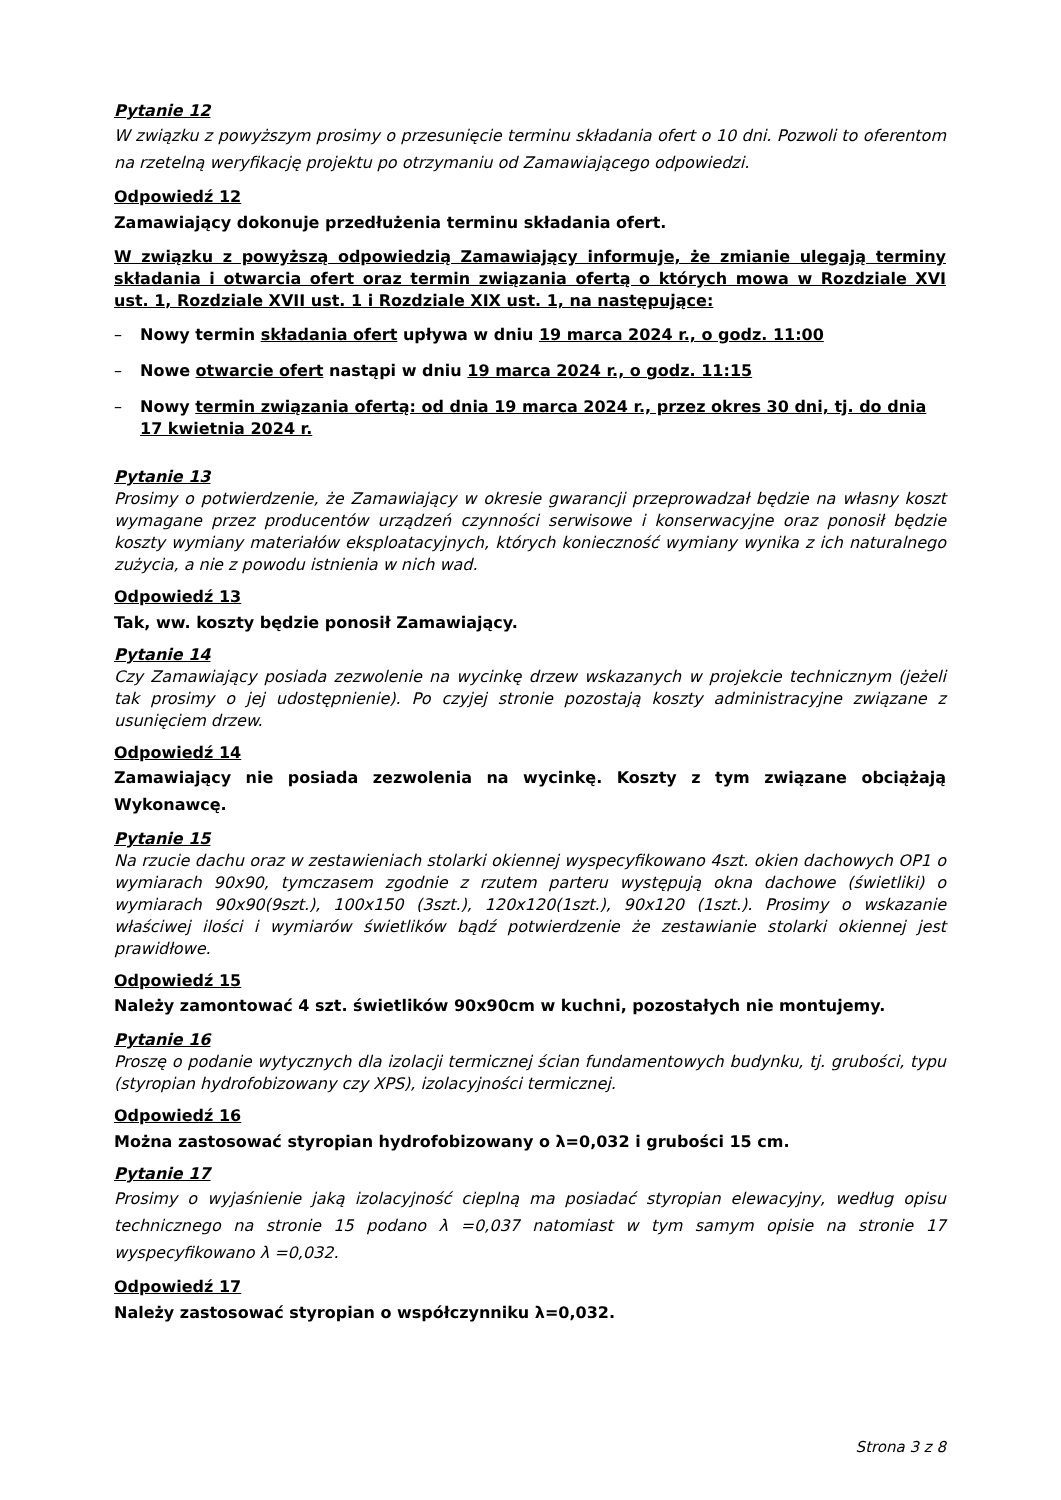Pytanie 12
W związku z powyższym prosimy o przesunięcie terminu składania ofert o 10 dni. Pozwoli to oferentom na rzetelną weryfikację projektu po otrzymaniu od Zamawiającego odpowiedzi.
Odpowiedź 12
Zamawiający dokonuje przedłużenia terminu składania ofert.
W związku z powyższą odpowiedzią Zamawiający informuje, że zmianie ulegają terminy składania i otwarcia ofert oraz termin związania ofertą o których mowa w Rozdziale XVI ust. 1, Rozdziale XVII ust. 1 i Rozdziale XIX ust. 1, na następujące:
– Nowy termin składania ofert upływa w dniu 19 marca 2024 r., o godz. 11:00
– Nowe otwarcie ofert nastąpi w dniu 19 marca 2024 r., o godz. 11:15
– Nowy termin związania ofertą: od dnia 19 marca 2024 r., przez okres 30 dni, tj. do dnia 17 kwietnia 2024 r.
Pytanie 13
Prosimy o potwierdzenie, że Zamawiający w okresie gwarancji przeprowadzał będzie na własny koszt wymagane przez producentów urządzeń czynności serwisowe i konserwacyjne oraz ponosił będzie koszty wymiany materiałów eksploatacyjnych, których konieczność wymiany wynika z ich naturalnego zużycia, a nie z powodu istnienia w nich wad.
Odpowiedź 13
Tak, ww. koszty będzie ponosił Zamawiający.
Pytanie 14
Czy Zamawiający posiada zezwolenie na wycinkę drzew wskazanych w projekcie technicznym (jeżeli tak prosimy o jej udostępnienie). Po czyjej stronie pozostają koszty administracyjne związane z usunięciem drzew.
Odpowiedź 14
Zamawiający nie posiada zezwolenia na wycinkę. Koszty z tym związane obciążają Wykonawcę.
Pytanie 15
Na rzucie dachu oraz w zestawieniach stolarki okiennej wyspecyfikowano 4szt. okien dachowych OP1 o wymiarach 90x90, tymczasem zgodnie z rzutem parteru występują okna dachowe (świetliki) o wymiarach 90x90(9szt.), 100x150 (3szt.), 120x120(1szt.), 90x120 (1szt.). Prosimy o wskazanie właściwej ilości i wymiarów świetlików bądź potwierdzenie że zestawianie stolarki okiennej jest prawidłowe.
Odpowiedź 15
Należy zamontować 4 szt. świetlików 90x90cm w kuchni, pozostałych nie montujemy.
Pytanie 16
Proszę o podanie wytycznych dla izolacji termicznej ścian fundamentowych budynku, tj. grubości, typu (styropian hydrofobizowany czy XPS), izolacyjności termicznej.
Odpowiedź 16
Można zastosować styropian hydrofobizowany o λ=0,032 i grubości 15 cm.
Pytanie 17
Prosimy o wyjaśnienie jaką izolacyjność cieplną ma posiadać styropian elewacyjny, według opisu technicznego na stronie 15 podano λ =0,037 natomiast w tym samym opisie na stronie 17 wyspecyfikowano λ =0,032.
Odpowiedź 17
Należy zastosować styropian o współczynniku λ=0,032.
Strona 3 z 8